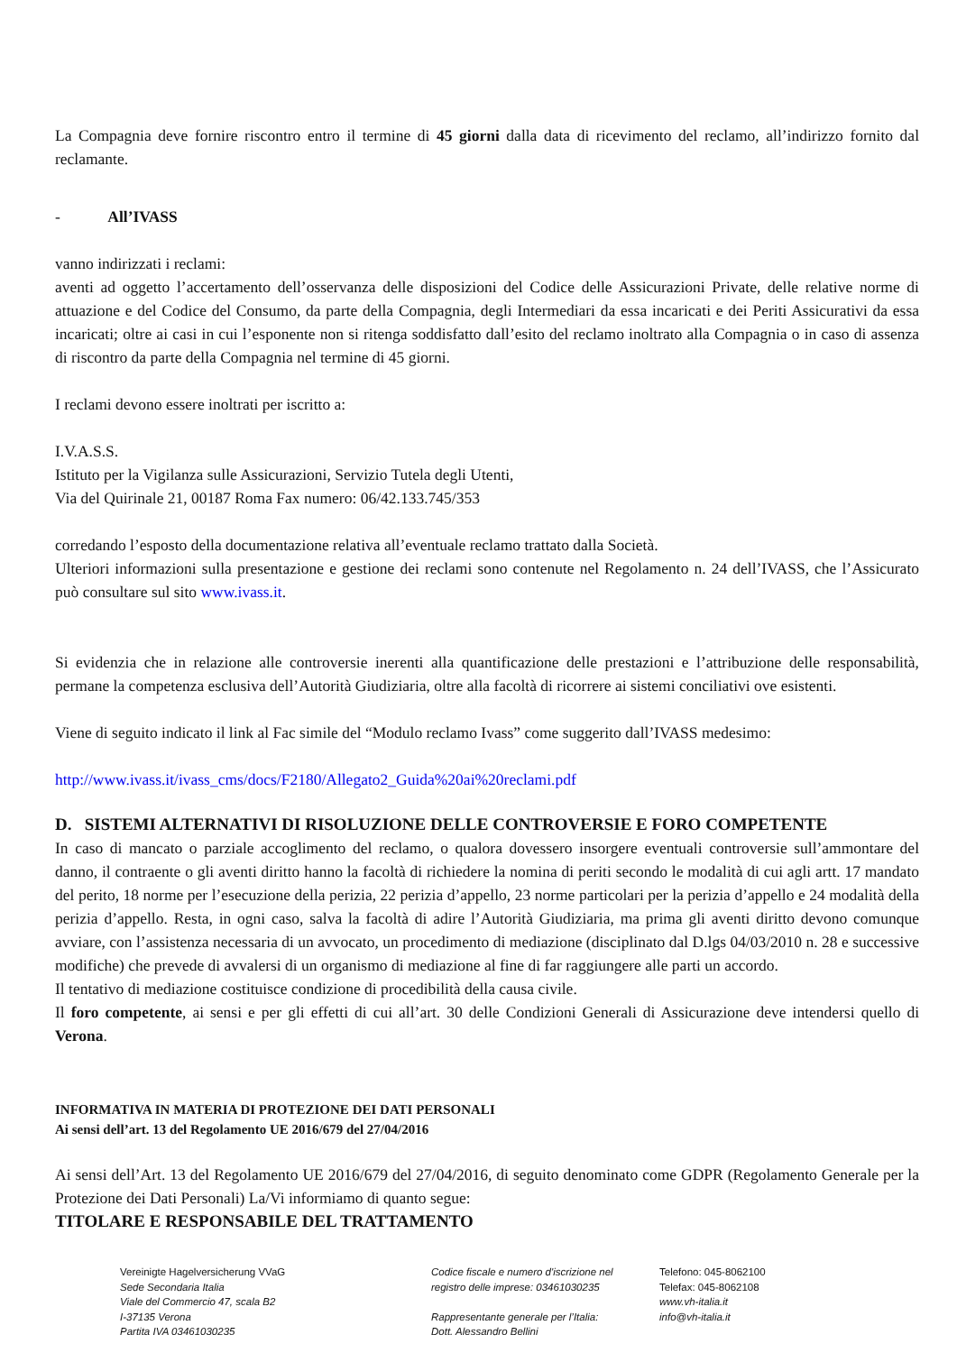La Compagnia deve fornire riscontro entro il termine di 45 giorni dalla data di ricevimento del reclamo, all’indirizzo fornito dal reclamante.
- All’IVASS
vanno indirizzati i reclami:
aventi ad oggetto l’accertamento dell’osservanza delle disposizioni del Codice delle Assicurazioni Private, delle relative norme di attuazione e del Codice del Consumo, da parte della Compagnia, degli Intermediari da essa incaricati e dei Periti Assicurativi da essa incaricati; oltre ai casi in cui l’esponente non si ritenga soddisfatto dall’esito del reclamo inoltrato alla Compagnia o in caso di assenza di riscontro da parte della Compagnia nel termine di 45 giorni.
I reclami devono essere inoltrati per iscritto a:
I.V.A.S.S.
Istituto per la Vigilanza sulle Assicurazioni, Servizio Tutela degli Utenti,
Via del Quirinale 21, 00187 Roma Fax numero: 06/42.133.745/353
corredando l’esposto della documentazione relativa all’eventuale reclamo trattato dalla Società.
Ulteriori informazioni sulla presentazione e gestione dei reclami sono contenute nel Regolamento n. 24 dell’IVASS, che l’Assicurato può consultare sul sito www.ivass.it.
Si evidenzia che in relazione alle controversie inerenti alla quantificazione delle prestazioni e l’attribuzione delle responsabilità, permane la competenza esclusiva dell’Autorità Giudiziaria, oltre alla facoltà di ricorrere ai sistemi conciliativi ove esistenti.
Viene di seguito indicato il link al Fac simile del “Modulo reclamo Ivass” come suggerito dall’IVASS medesimo:
http://www.ivass.it/ivass_cms/docs/F2180/Allegato2_Guida%20ai%20reclami.pdf
D. SISTEMI ALTERNATIVI DI RISOLUZIONE DELLE CONTROVERSIE E FORO COMPETENTE
In caso di mancato o parziale accoglimento del reclamo, o qualora dovessero insorgere eventuali controversie sull’ammontare del danno, il contraente o gli aventi diritto hanno la facoltà di richiedere la nomina di periti secondo le modalità di cui agli artt. 17 mandato del perito, 18 norme per l’esecuzione della perizia, 22 perizia d’appello, 23 norme particolari per la perizia d’appello e 24 modalità della perizia d’appello. Resta, in ogni caso, salva la facoltà di adire l’Autorità Giudiziaria, ma prima gli aventi diritto devono comunque avviare, con l’assistenza necessaria di un avvocato, un procedimento di mediazione (disciplinato dal D.lgs 04/03/2010 n. 28 e successive modifiche) che prevede di avvalersi di un organismo di mediazione al fine di far raggiungere alle parti un accordo.
Il tentativo di mediazione costituisce condizione di procedibilità della causa civile.
Il foro competente, ai sensi e per gli effetti di cui all’art. 30 delle Condizioni Generali di Assicurazione deve intendersi quello di Verona.
INFORMATIVA IN MATERIA DI PROTEZIONE DEI DATI PERSONALI
Ai sensi dell’art. 13 del Regolamento UE 2016/679 del 27/04/2016
Ai sensi dell’Art. 13 del Regolamento UE 2016/679 del 27/04/2016, di seguito denominato come GDPR (Regolamento Generale per la Protezione dei Dati Personali) La/Vi informiamo di quanto segue:
TITOLARE E RESPONSABILE DEL TRATTAMENTO
Vereinigte Hagelversicherung VVaG
Sede Secondaria Italia
Viale del Commercio 47, scala B2
I-37135 Verona
Partita IVA 03461030235
Codice fiscale e numero d'iscrizione nel
registro delle imprese: 03461030235
Rappresentante generale per l’Italia:
Dott. Alessandro Bellini
Telefono: 045-8062100
Telefax: 045-8062108
www.vh-italia.it
info@vh-italia.it